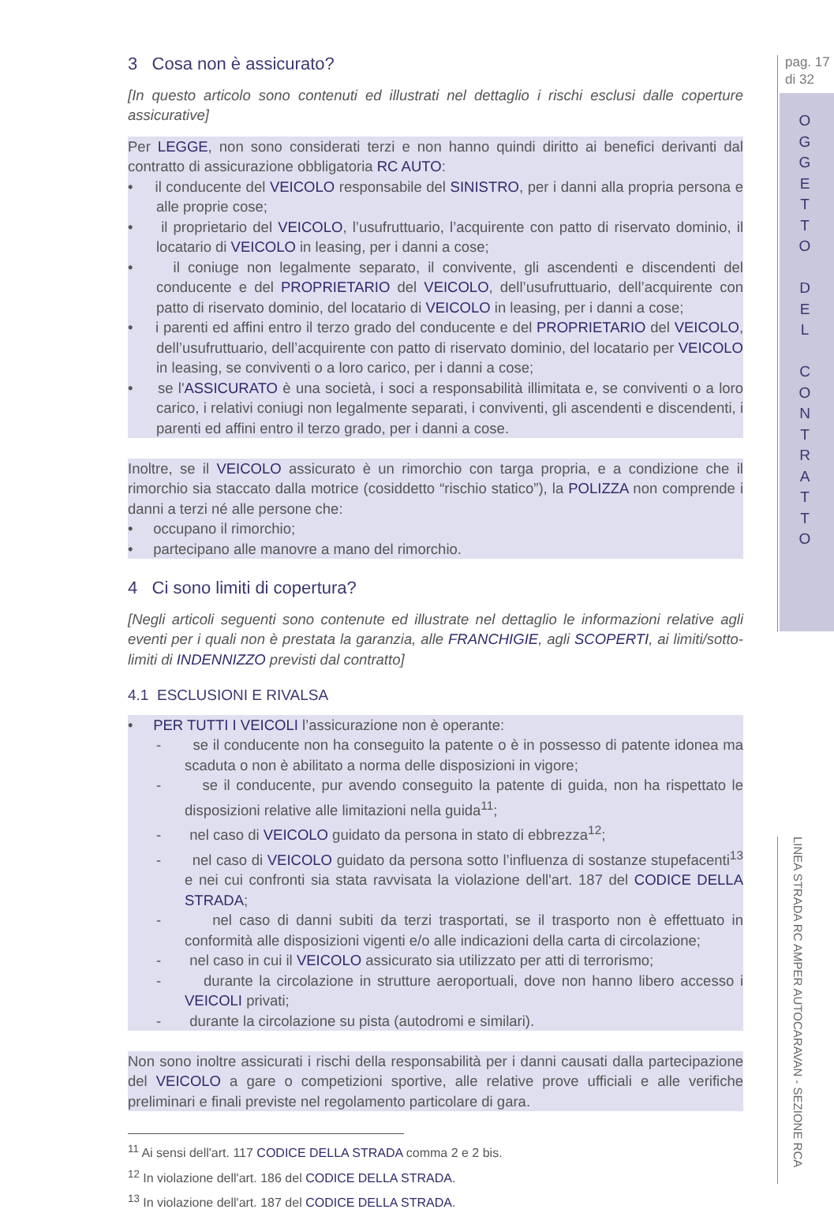pag. 17
di 32
O
G
G
E
T
T
O
D
E
L
C
O
N
T
R
A
T
T
O
LINEA STRADA RC AMPER AUTOCARAVAN - SEZIONE RCA
3 Cosa non è assicurato?
[In questo articolo sono contenuti ed illustrati nel dettaglio i rischi esclusi dalle coperture assicurative]
Per LEGGE, non sono considerati terzi e non hanno quindi diritto ai benefici derivanti dal contratto di assicurazione obbligatoria RC AUTO:
• il conducente del VEICOLO responsabile del SINISTRO, per i danni alla propria persona e alle proprie cose;
• il proprietario del VEICOLO, l’usufruttuario, l’acquirente con patto di riservato dominio, il locatario di VEICOLO in leasing, per i danni a cose;
• il coniuge non legalmente separato, il convivente, gli ascendenti e discendenti del conducente e del PROPRIETARIO del VEICOLO, dell’usufruttuario, dell’acquirente con patto di riservato dominio, del locatario di VEICOLO in leasing, per i danni a cose;
• i parenti ed affini entro il terzo grado del conducente e del PROPRIETARIO del VEICOLO, dell’usufruttuario, dell’acquirente con patto di riservato dominio, del locatario per VEICOLO in leasing, se conviventi o a loro carico, per i danni a cose;
• se l'ASSICURATO è una società, i soci a responsabilità illimitata e, se conviventi o a loro carico, i relativi coniugi non legalmente separati, i conviventi, gli ascendenti e discendenti, i parenti ed affini entro il terzo grado, per i danni a cose.
Inoltre, se il VEICOLO assicurato è un rimorchio con targa propria, e a condizione che il rimorchio sia staccato dalla motrice (cosiddetto “rischio statico”), la POLIZZA non comprende i danni a terzi né alle persone che:
• occupano il rimorchio;
• partecipano alle manovre a mano del rimorchio.
4 Ci sono limiti di copertura?
[Negli articoli seguenti sono contenute ed illustrate nel dettaglio le informazioni relative agli eventi per i quali non è prestata la garanzia, alle FRANCHIGIE, agli SCOPERTI, ai limiti/sotto-limiti di INDENNIZZO previsti dal contratto]
4.1 ESCLUSIONI E RIVALSA
• PER TUTTI I VEICOLI l’assicurazione non è operante:
- se il conducente non ha conseguito la patente o è in possesso di patente idonea ma scaduta o non è abilitato a norma delle disposizioni in vigore;
- se il conducente, pur avendo conseguito la patente di guida, non ha rispettato le disposizioni relative alle limitazioni nella guida<sup>11</sup>;
- nel caso di VEICOLO guidato da persona in stato di ebbrezza<sup>12</sup>;
- nel caso di VEICOLO guidato da persona sotto l’influenza di sostanze stupefacenti<sup>13</sup> e nei cui confronti sia stata ravvisata la violazione dell'art. 187 del CODICE DELLA STRADA;
- nel caso di danni subiti da terzi trasportati, se il trasporto non è effettuato in conformità alle disposizioni vigenti e/o alle indicazioni della carta di circolazione;
- nel caso in cui il VEICOLO assicurato sia utilizzato per atti di terrorismo;
- durante la circolazione in strutture aeroportuali, dove non hanno libero accesso i VEICOLI privati;
- durante la circolazione su pista (autodromi e similari).
Non sono inoltre assicurati i rischi della responsabilità per i danni causati dalla partecipazione del VEICOLO a gare o competizioni sportive, alle relative prove ufficiali e alle verifiche preliminari e finali previste nel regolamento particolare di gara.
<sup>11</sup> Ai sensi dell'art. 117 CODICE DELLA STRADA comma 2 e 2 bis.
<sup>12</sup> In violazione dell'art. 186 del CODICE DELLA STRADA.
<sup>13</sup> In violazione dell'art. 187 del CODICE DELLA STRADA.